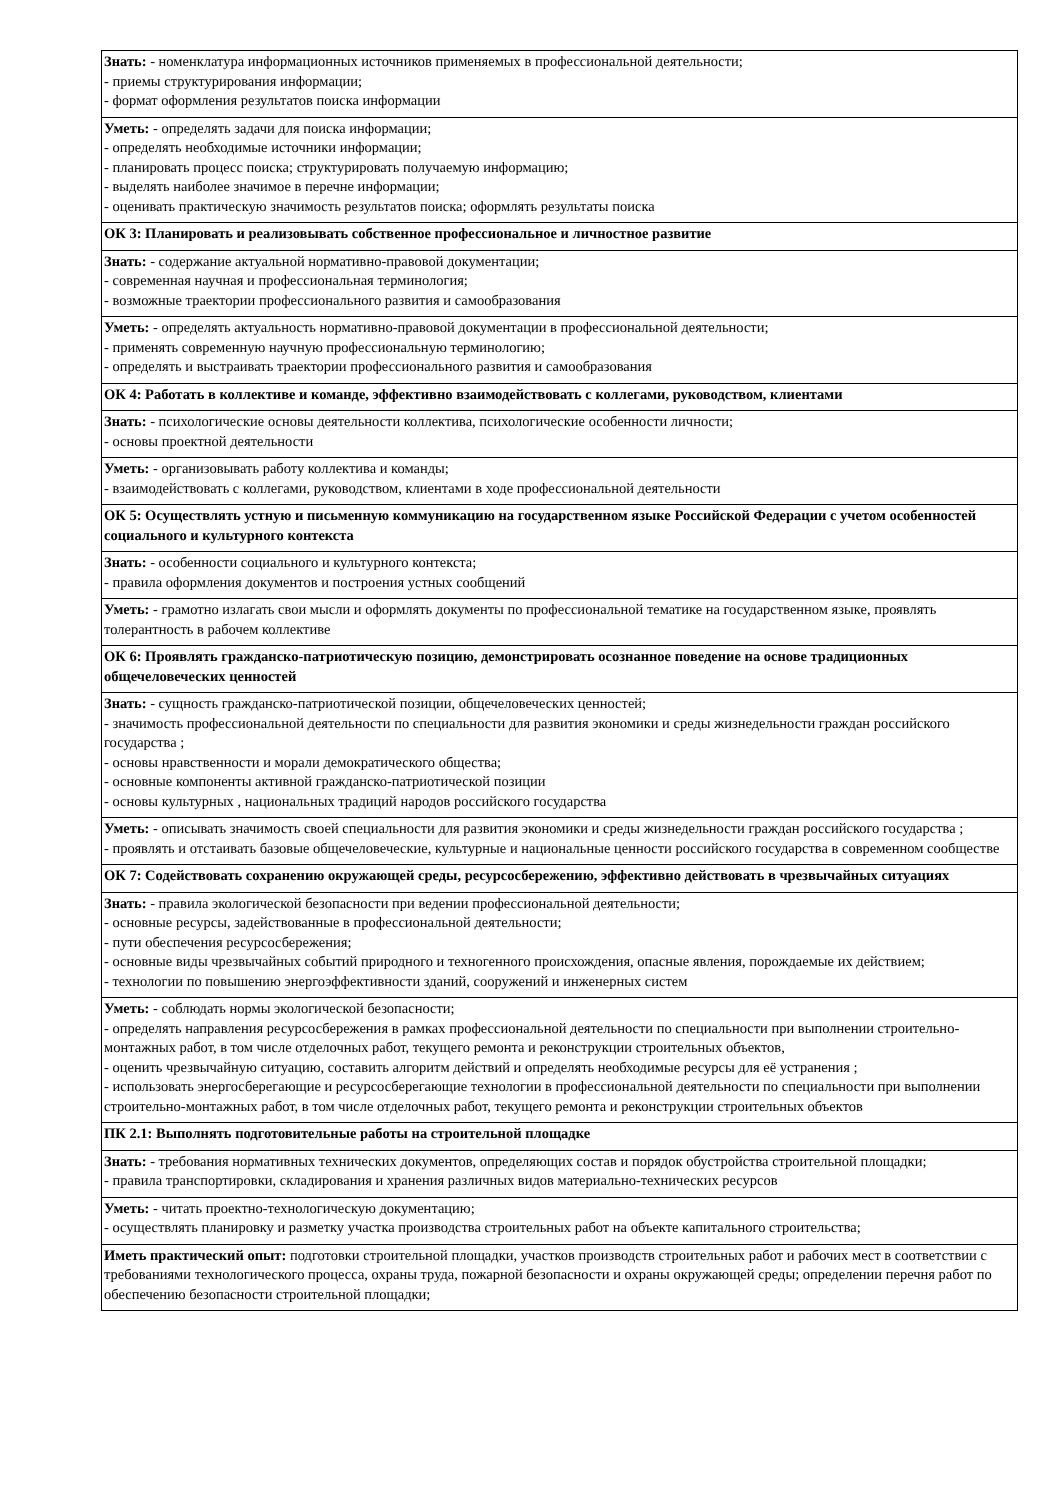| Знать: - номенклатура информационных источников применяемых в профессиональной деятельности; - приемы структурирования информации; - формат оформления результатов поиска информации |
| Уметь: - определять задачи для поиска информации; - определять необходимые источники информации; - планировать процесс поиска; структурировать получаемую информацию; - выделять наиболее значимое в перечне информации; - оценивать практическую значимость результатов поиска; оформлять результаты поиска |
| ОК 3: Планировать и реализовывать собственное профессиональное и личностное развитие |
| Знать: - содержание актуальной нормативно-правовой документации; - современная научная и профессиональная терминология; - возможные траектории профессионального развития и самообразования |
| Уметь: - определять актуальность нормативно-правовой документации в профессиональной деятельности; - применять современную научную профессиональную терминологию; - определять и выстраивать траектории профессионального развития и самообразования |
| ОК 4: Работать в коллективе и команде, эффективно взаимодействовать с коллегами, руководством, клиентами |
| Знать: - психологические основы деятельности коллектива, психологические особенности личности; - основы проектной деятельности |
| Уметь: - организовывать работу коллектива и команды; - взаимодействовать с коллегами, руководством, клиентами в ходе профессиональной деятельности |
| ОК 5: Осуществлять устную и письменную коммуникацию на государственном языке Российской Федерации с учетом особенностей социального и культурного контекста |
| Знать: - особенности социального и культурного контекста; - правила оформления документов и построения устных сообщений |
| Уметь: - грамотно излагать свои мысли и оформлять документы по профессиональной тематике на государственном языке, проявлять толерантность в рабочем коллективе |
| ОК 6: Проявлять гражданско-патриотическую позицию, демонстрировать осознанное поведение на основе традиционных общечеловеческих ценностей |
| Знать: - сущность гражданско-патриотической позиции, общечеловеческих ценностей; - значимость профессиональной деятельности по специальности для развития экономики и среды жизнедельности граждан российского государства ; - основы нравственности и морали демократического общества; - основные компоненты активной гражданско-патриотической позиции - основы культурных , национальных традиций народов российского государства |
| Уметь: - описывать значимость своей специальности для развития экономики и среды жизнедельности граждан российского государства ; - проявлять и отстаивать базовые общечеловеческие, культурные и национальные ценности российского государства в современном сообществе |
| ОК 7: Содействовать сохранению окружающей среды, ресурсосбережению, эффективно действовать в чрезвычайных ситуациях |
| Знать: - правила экологической безопасности при ведении профессиональной деятельности; - основные ресурсы, задействованные в профессиональной деятельности; - пути обеспечения ресурсосбережения; - основные виды чрезвычайных событий природного и техногенного происхождения, опасные явления, порождаемые их действием; - технологии по повышению энергоэффективности зданий, сооружений и инженерных систем |
| Уметь: - соблюдать нормы экологической безопасности; - определять направления ресурсосбережения в рамках профессиональной деятельности по специальности при выполнении строительно-монтажных работ, в том числе отделочных работ, текущего ремонта и реконструкции строительных объектов, - оценить чрезвычайную ситуацию, составить алгоритм действий и определять необходимые ресурсы для её устранения ; - использовать энергосберегающие и ресурсосберегающие технологии в профессиональной деятельности по специальности при выполнении строительно-монтажных работ, в том числе отделочных работ, текущего ремонта и реконструкции строительных объектов |
| ПК 2.1: Выполнять подготовительные работы на строительной площадке |
| Знать: - требования нормативных технических документов, определяющих состав и порядок обустройства строительной площадки; - правила транспортировки, складирования и хранения различных видов материально-технических ресурсов |
| Уметь: - читать проектно-технологическую документацию; - осуществлять планировку и разметку участка производства строительных работ на объекте капитального строительства; |
| Иметь практический опыт: подготовки строительной площадки, участков производств строительных работ и рабочих мест в соответствии с требованиями технологического процесса, охраны труда, пожарной безопасности и охраны окружающей среды; определении перечня работ по обеспечению безопасности строительной площадки; |